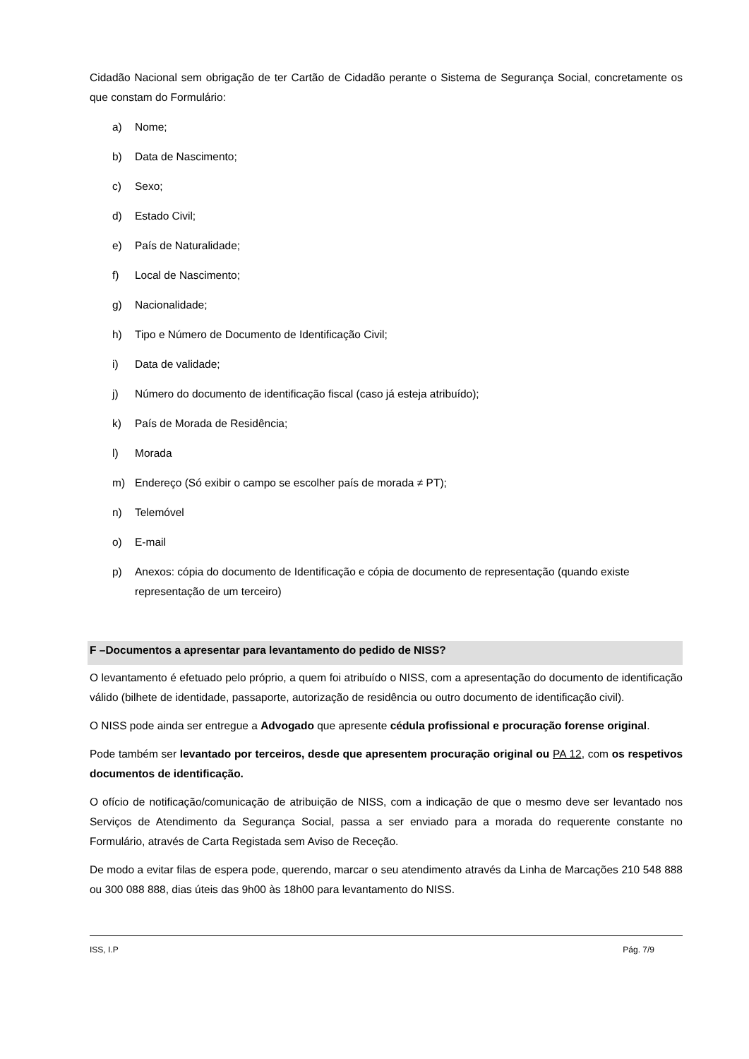Cidadão Nacional sem obrigação de ter Cartão de Cidadão perante o Sistema de Segurança Social, concretamente os que constam do Formulário:
a) Nome;
b) Data de Nascimento;
c) Sexo;
d) Estado Civil;
e) País de Naturalidade;
f) Local de Nascimento;
g) Nacionalidade;
h) Tipo e Número de Documento de Identificação Civil;
i) Data de validade;
j) Número do documento de identificação fiscal (caso já esteja atribuído);
k) País de Morada de Residência;
l) Morada
m) Endereço (Só exibir o campo se escolher país de morada ≠ PT);
n) Telemóvel
o) E-mail
p) Anexos: cópia do documento de Identificação e cópia de documento de representação (quando existe representação de um terceiro)
F –Documentos a apresentar para levantamento do pedido de NISS?
O levantamento é efetuado pelo próprio, a quem foi atribuído o NISS, com a apresentação do documento de identificação válido (bilhete de identidade, passaporte, autorização de residência ou outro documento de identificação civil).
O NISS pode ainda ser entregue a Advogado que apresente cédula profissional e procuração forense original.
Pode também ser levantado por terceiros, desde que apresentem procuração original ou PA 12, com os respetivos documentos de identificação.
O ofício de notificação/comunicação de atribuição de NISS, com a indicação de que o mesmo deve ser levantado nos Serviços de Atendimento da Segurança Social, passa a ser enviado para a morada do requerente constante no Formulário, através de Carta Registada sem Aviso de Receção.
De modo a evitar filas de espera pode, querendo, marcar o seu atendimento através da Linha de Marcações 210 548 888 ou 300 088 888, dias úteis das 9h00 às 18h00 para levantamento do NISS.
ISS, I.P Pág. 7/9